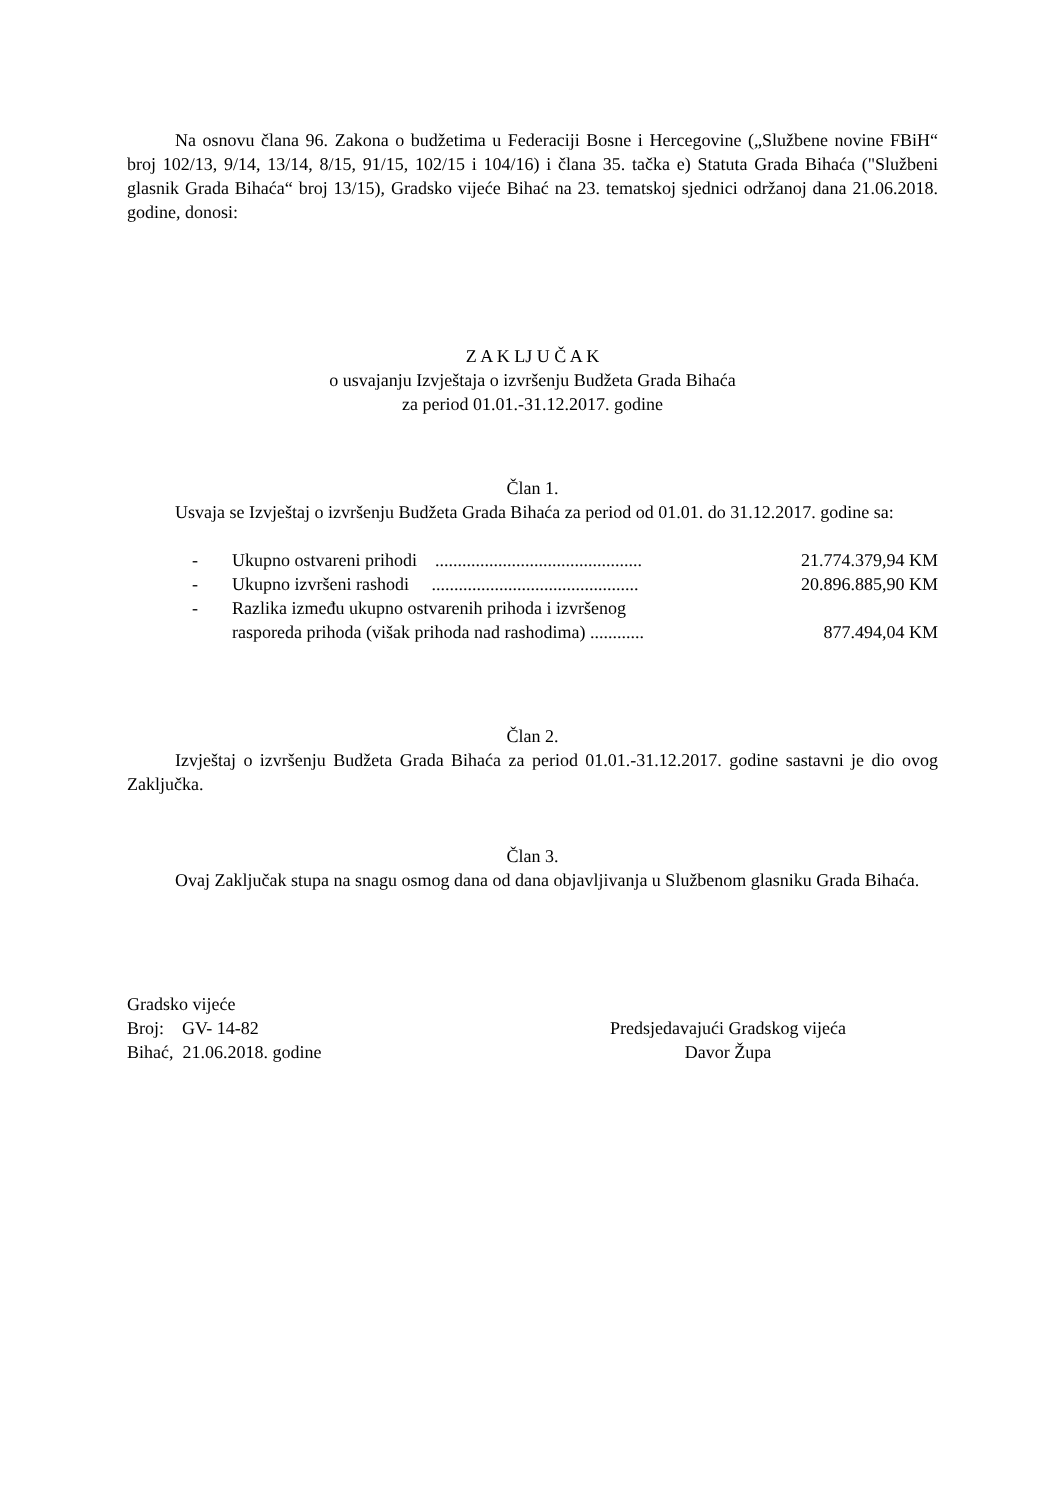Na osnovu člana 96. Zakona o budžetima u Federaciji Bosne i Hercegovine („Službene novine FBiH“ broj 102/13, 9/14, 13/14, 8/15, 91/15, 102/15 i 104/16) i člana 35. tačka e) Statuta Grada Bihaća ("Službeni glasnik Grada Bihaća“ broj 13/15), Gradsko vijeće Bihać na 23. tematskoj sjednici održanoj dana 21.06.2018. godine, donosi:
Z A K LJ U Č A K
o usvajanju Izvještaja o izvršenju Budžeta Grada Bihaća
za period 01.01.-31.12.2017. godine
Član 1.
Usvaja se Izvještaj o izvršenju Budžeta Grada Bihaća za period od 01.01. do 31.12.2017. godine sa:
- Ukupno ostvareni prihodi .............................................. 21.774.379,94 KM
- Ukupno izvršeni rashodi .............................................. 20.896.885,90 KM
- Razlika između ukupno ostvarenih prihoda i izvršenog
rasporeda prihoda (višak prihoda nad rashodima) ............ 877.494,04 KM
Član 2.
Izvještaj o izvršenju Budžeta Grada Bihaća za period 01.01.-31.12.2017. godine sastavni je dio ovog Zaključka.
Član 3.
Ovaj Zaključak stupa na snagu osmog dana od dana objavljivanja u Službenom glasniku Grada Bihaća.
Gradsko vijeće
Broj: GV- 14-82
Bihać, 21.06.2018. godine
Predsjedavajući Gradskog vijeća
Davor Župa